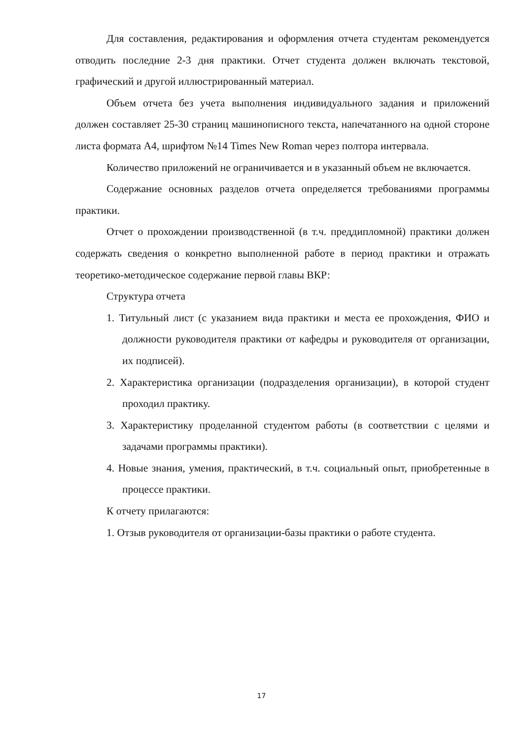Для составления, редактирования и оформления отчета студентам рекомендуется отводить последние 2-3 дня практики. Отчет студента должен включать текстовой, графический и другой иллюстрированный материал.
Объем отчета без учета выполнения индивидуального задания и приложений должен составляет 25-30 страниц машинописного текста, напечатанного на одной стороне листа формата А4, шрифтом №14 Times New Roman через полтора интервала.
Количество приложений не ограничивается и в указанный объем не включается.
Содержание основных разделов отчета определяется требованиями программы практики.
Отчет о прохождении производственной (в т.ч. преддипломной) практики должен содержать сведения о конкретно выполненной работе в период практики и отражать теоретико-методическое содержание первой главы ВКР:
Структура отчета
1. Титульный лист (с указанием вида практики и места ее прохождения, ФИО и должности руководителя практики от кафедры и руководителя от организации, их подписей).
2. Характеристика организации (подразделения организации), в которой студент проходил практику.
3. Характеристику проделанной студентом работы (в соответствии с целями и задачами программы практики).
4. Новые знания, умения, практический, в т.ч. социальный опыт, приобретенные в процессе практики.
К отчету прилагаются:
1. Отзыв руководителя от организации-базы практики о работе студента.
17